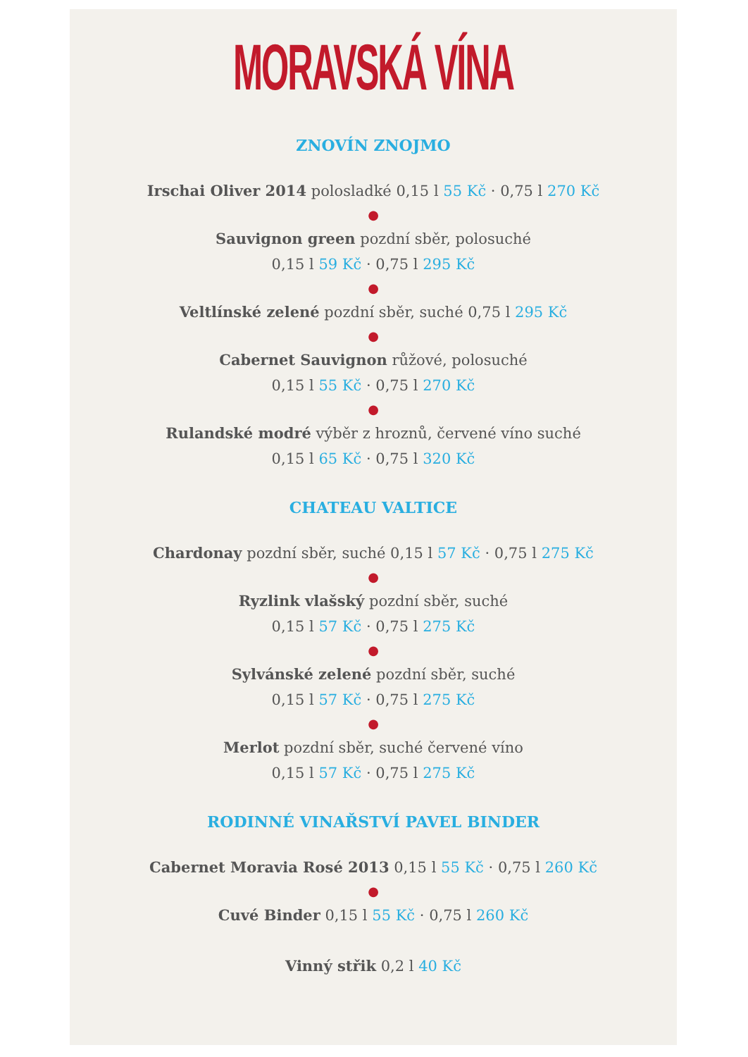MORAVSKÁ VÍNA
ZNOVÍN ZNOJMO
Irschai Oliver 2014 polosladké 0,15 l 55 Kč · 0,75 l 270 Kč
●
Sauvignon green pozdní sběr, polosuché
0,15 l 59 Kč · 0,75 l 295 Kč
●
Veltlínské zelené pozdní sběr, suché 0,75 l 295 Kč
●
Cabernet Sauvignon růžové, polosuché
0,15 l 55 Kč · 0,75 l 270 Kč
●
Rulandské modré výběr z hroznů, červené víno suché
0,15 l 65 Kč · 0,75 l 320 Kč
CHATEAU VALTICE
Chardonay pozdní sběr, suché 0,15 l 57 Kč · 0,75 l 275 Kč
●
Ryzlink vlašský pozdní sběr, suché
0,15 l 57 Kč · 0,75 l 275 Kč
●
Sylvánské zelené pozdní sběr, suché
0,15 l 57 Kč · 0,75 l 275 Kč
●
Merlot pozdní sběr, suché červené víno
0,15 l 57 Kč · 0,75 l 275 Kč
RODINNÉ VINAŘSTVÍ PAVEL BINDER
Cabernet Moravia Rosé 2013 0,15 l 55 Kč · 0,75 l 260 Kč
●
Cuvé Binder 0,15 l 55 Kč · 0,75 l 260 Kč
Vinný střik 0,2 l 40 Kč